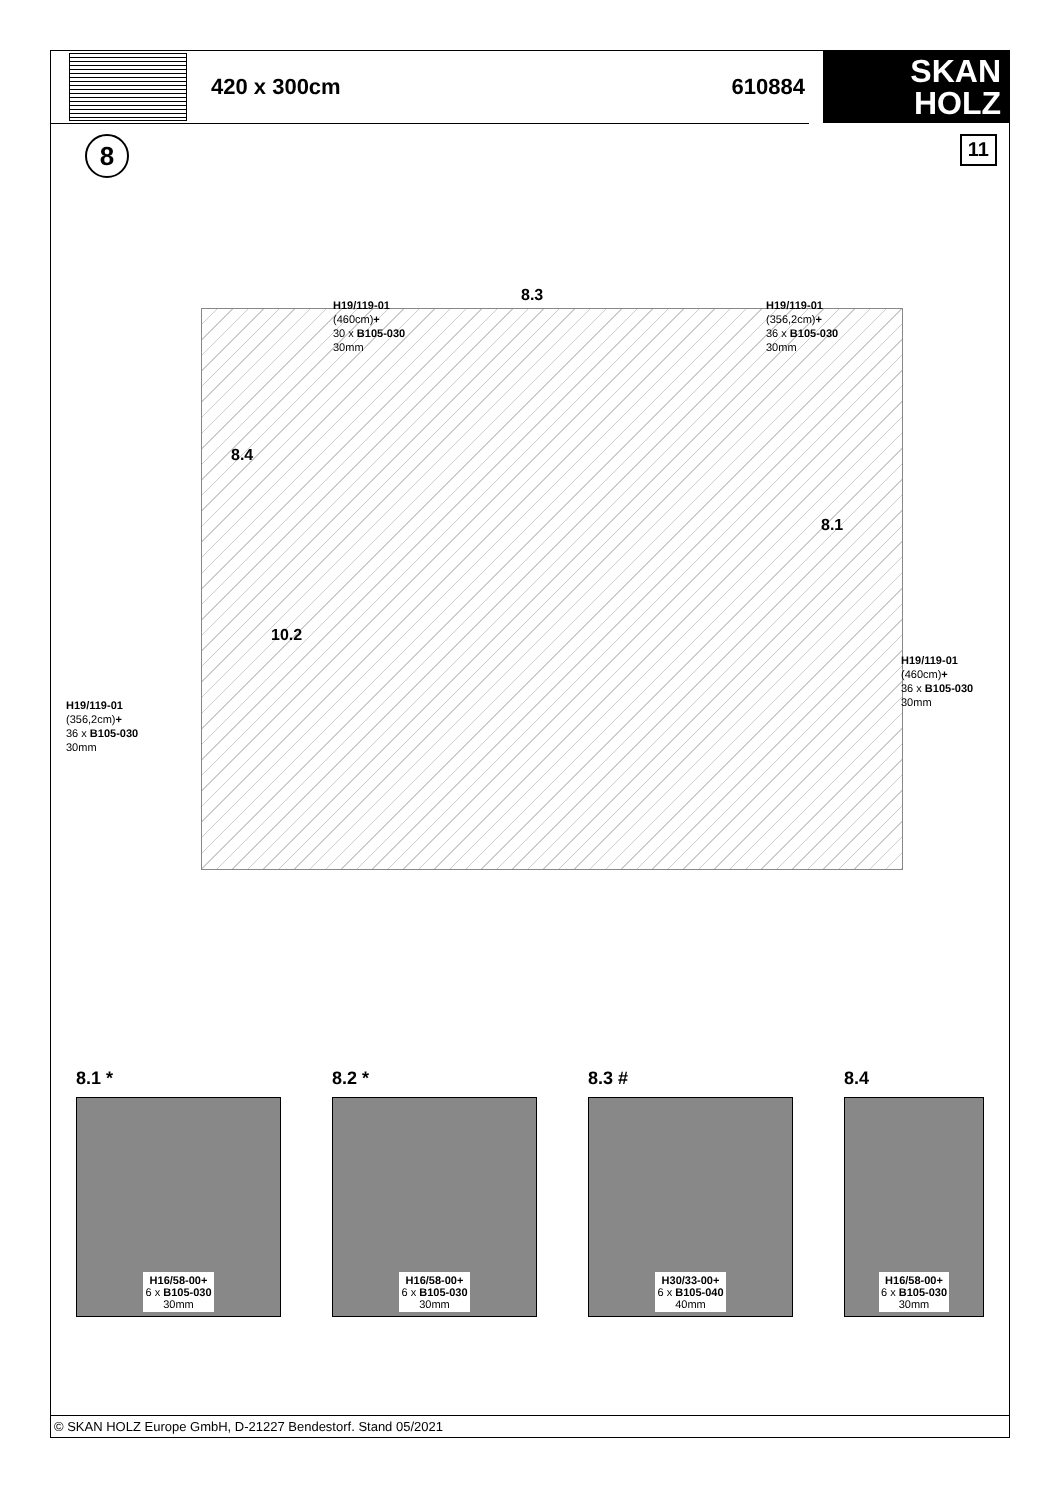420 x 300cm 610884
SKAN
HOLZ
8
11
H19/119-01
(460cm)+
30 x B105-030
30mm
8.3
H19/119-01
(356,2cm)+
36 x B105-030
30mm
8.4
8.1
10.2
H19/119-01
(460cm)+
36 x B105-030
30mm
H19/119-01
(356,2cm)+
36 x B105-030
30mm
8.1 *
H16/58-00+
6 x B105-030
30mm
8.2 *
H16/58-00+
6 x B105-030
30mm
8.3 #
H30/33-00+
6 x B105-040
40mm
8.4
H16/58-00+
6 x B105-030
30mm
© SKAN HOLZ Europe GmbH, D-21227 Bendestorf. Stand 05/2021